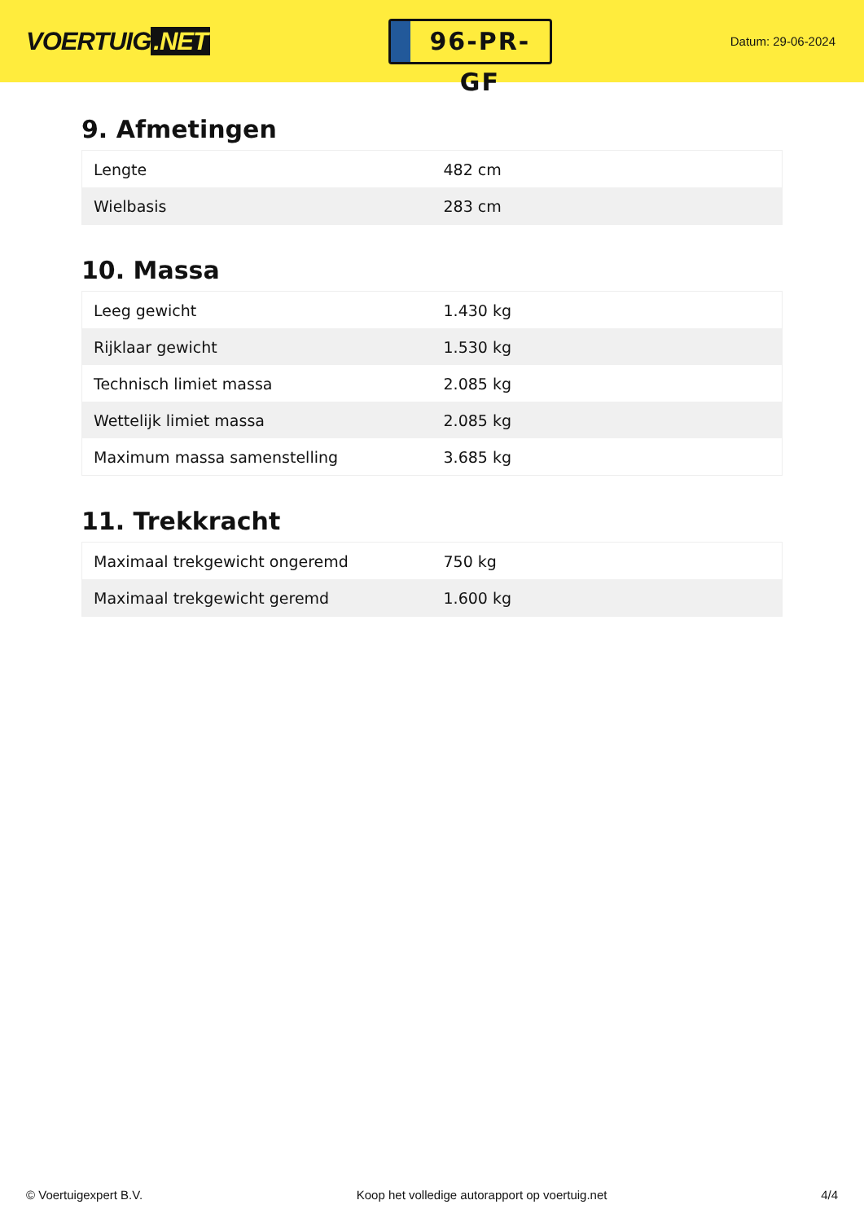VOERTUIG.NET
96-PR-GF
Datum: 29-06-2024
9. Afmetingen
| Lengte | 482 cm |
| Wielbasis | 283 cm |
10. Massa
| Leeg gewicht | 1.430 kg |
| Rijklaar gewicht | 1.530 kg |
| Technisch limiet massa | 2.085 kg |
| Wettelijk limiet massa | 2.085 kg |
| Maximum massa samenstelling | 3.685 kg |
11. Trekkracht
| Maximaal trekgewicht ongeremd | 750 kg |
| Maximaal trekgewicht geremd | 1.600 kg |
© Voertuigexpert B.V. Koop het volledige autorapport op voertuig.net 4/4